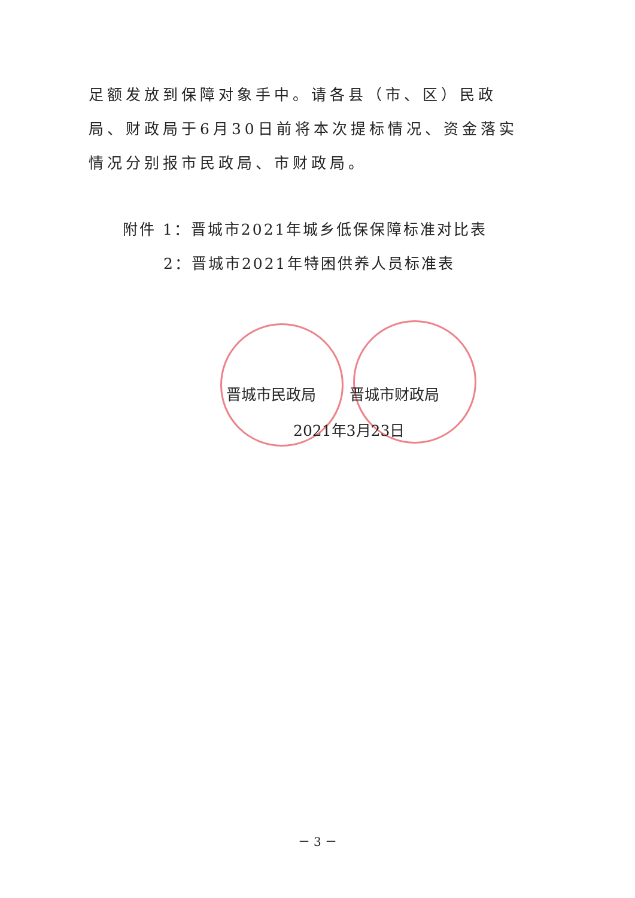足额发放到保障对象手中。请各县（市、区）民政局、财政局于6月30日前将本次提标情况、资金落实情况分别报市民政局、市财政局。
附件 1：晋城市2021年城乡低保保障标准对比表
2：晋城市2021年特困供养人员标准表
晋城市民政局 晋城市财政局
2021年3月23日
－ 3 －